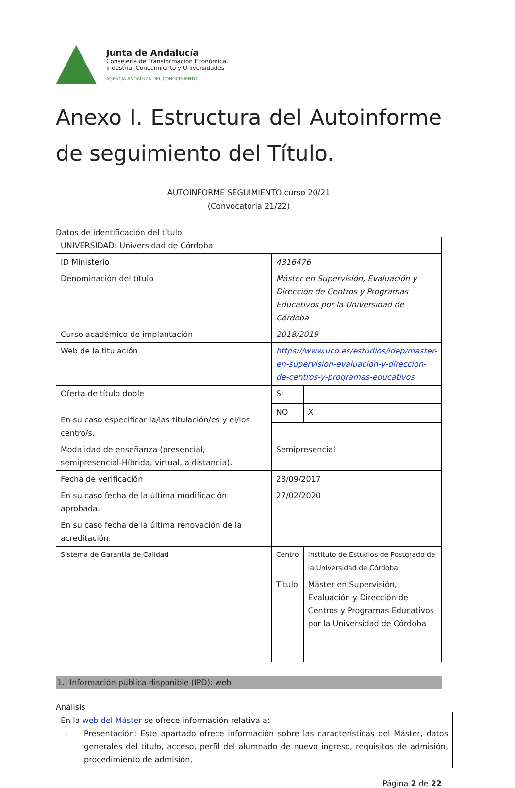Junta de Andalucía
Consejería de Transformación Económica,
Industria, Conocimiento y Universidades
AGENCIA ANDALUZA DEL CONOCIMIENTO
Anexo I. Estructura del Autoinforme de seguimiento del Título.
AUTOINFORME SEGUIMIENTO curso 20/21
(Convocatoria 21/22)
Datos de identificación del título
| UNIVERSIDAD: Universidad de Córdoba | | | |
| ID Ministerio | 4316476 | | |
| Denominación del título | Máster en Supervisión, Evaluación y Dirección de Centros y Programas Educativos por la Universidad de Córdoba | | |
| Curso académico de implantación | 2018/2019 | | |
| Web de la titulación | https://www.uco.es/estudios/idep/master-en-supervision-evaluacion-y-direccion-de-centros-y-programas-educativos | | |
| Oferta de título doble En su caso especificar la/las titulación/es y el/los centro/s. | SI | | |
| | NO | | X |
| Modalidad de enseñanza (presencial, semipresencial-Híbrida, virtual, a distancia). | Semipresencial | | |
| Fecha de verificación | 28/09/2017 | | |
| En su caso fecha de la última modificación aprobada. | 27/02/2020 | | |
| En su caso fecha de la última renovación de la acreditación. | | | |
| Sistema de Garantía de Calidad | Centro | Instituto de Estudios de Postgrado de la Universidad de Córdoba | |
| | Título | Máster en Supervisión, Evaluación y Dirección de Centros y Programas Educativos por la Universidad de Córdoba | |
1. Información pública disponible (IPD): web
Análisis
En la web del Máster se ofrece información relativa a:
- Presentación: Este apartado ofrece información sobre las características del Máster, datos generales del título, acceso, perfil del alumnado de nuevo ingreso, requisitos de admisión, procedimiento de admisión,
Página 2 de 22